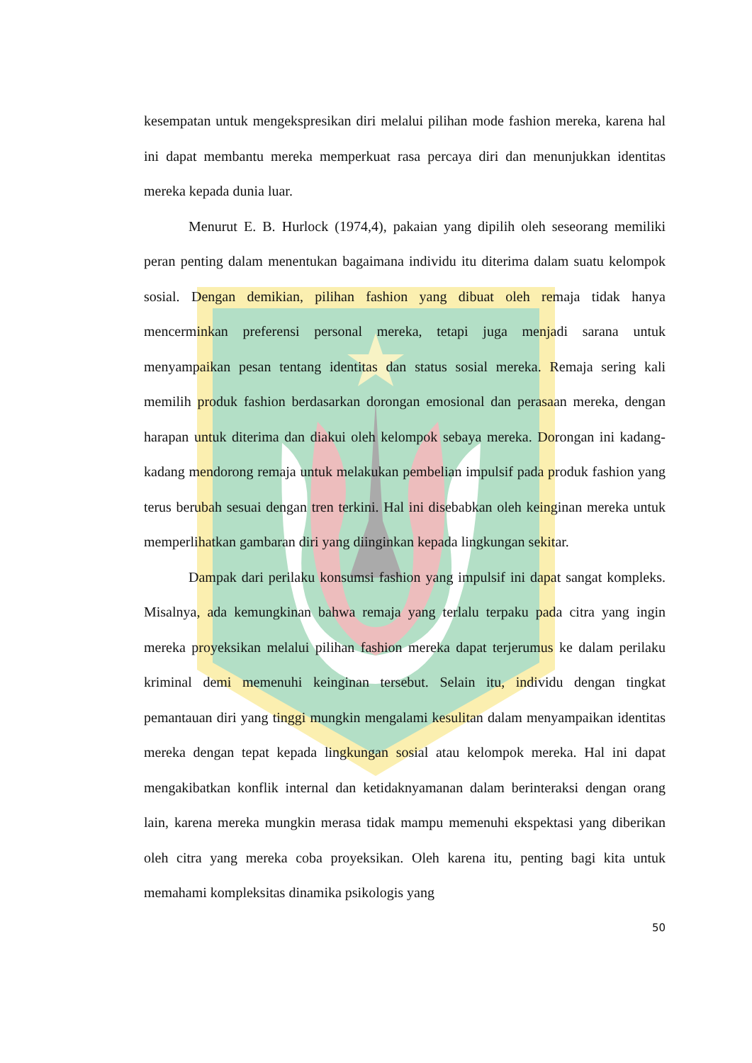kesempatan untuk mengekspresikan diri melalui pilihan mode fashion mereka, karena hal ini dapat membantu mereka memperkuat rasa percaya diri dan menunjukkan identitas mereka kepada dunia luar.
Menurut E. B. Hurlock (1974,4), pakaian yang dipilih oleh seseorang memiliki peran penting dalam menentukan bagaimana individu itu diterima dalam suatu kelompok sosial. Dengan demikian, pilihan fashion yang dibuat oleh remaja tidak hanya mencerminkan preferensi personal mereka, tetapi juga menjadi sarana untuk menyampaikan pesan tentang identitas dan status sosial mereka. Remaja sering kali memilih produk fashion berdasarkan dorongan emosional dan perasaan mereka, dengan harapan untuk diterima dan diakui oleh kelompok sebaya mereka. Dorongan ini kadang-kadang mendorong remaja untuk melakukan pembelian impulsif pada produk fashion yang terus berubah sesuai dengan tren terkini. Hal ini disebabkan oleh keinginan mereka untuk memperlihatkan gambaran diri yang diinginkan kepada lingkungan sekitar.
Dampak dari perilaku konsumsi fashion yang impulsif ini dapat sangat kompleks. Misalnya, ada kemungkinan bahwa remaja yang terlalu terpaku pada citra yang ingin mereka proyeksikan melalui pilihan fashion mereka dapat terjerumus ke dalam perilaku kriminal demi memenuhi keinginan tersebut. Selain itu, individu dengan tingkat pemantauan diri yang tinggi mungkin mengalami kesulitan dalam menyampaikan identitas mereka dengan tepat kepada lingkungan sosial atau kelompok mereka. Hal ini dapat mengakibatkan konflik internal dan ketidaknyamanan dalam berinteraksi dengan orang lain, karena mereka mungkin merasa tidak mampu memenuhi ekspektasi yang diberikan oleh citra yang mereka coba proyeksikan. Oleh karena itu, penting bagi kita untuk memahami kompleksitas dinamika psikologis yang
50